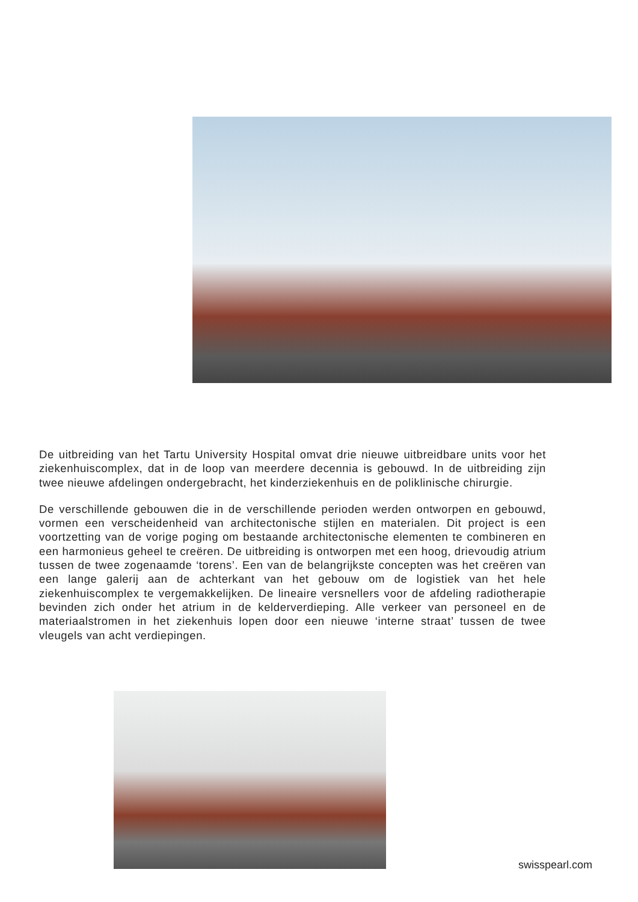De uitbreiding van het Tartu University Hospital omvat drie nieuwe uitbreidbare units voor het ziekenhuiscomplex, dat in de loop van meerdere decennia is gebouwd. In de uitbreiding zijn twee nieuwe afdelingen ondergebracht, het kinderziekenhuis en de poliklinische chirurgie.
De verschillende gebouwen die in de verschillende perioden werden ontworpen en gebouwd, vormen een verscheidenheid van architectonische stijlen en materialen. Dit project is een voortzetting van de vorige poging om bestaande architectonische elementen te combineren en een harmonieus geheel te creëren. De uitbreiding is ontworpen met een hoog, drievoudig atrium tussen de twee zogenaamde ‘torens’. Een van de belangrijkste concepten was het creëren van een lange galerij aan de achterkant van het gebouw om de logistiek van het hele ziekenhuiscomplex te vergemakkelijken. De lineaire versnellers voor de afdeling radiotherapie bevinden zich onder het atrium in de kelderverdieping. Alle verkeer van personeel en de materiaalstromen in het ziekenhuis lopen door een nieuwe ‘interne straat’ tussen de twee vleugels van acht verdiepingen.
swisspearl.com